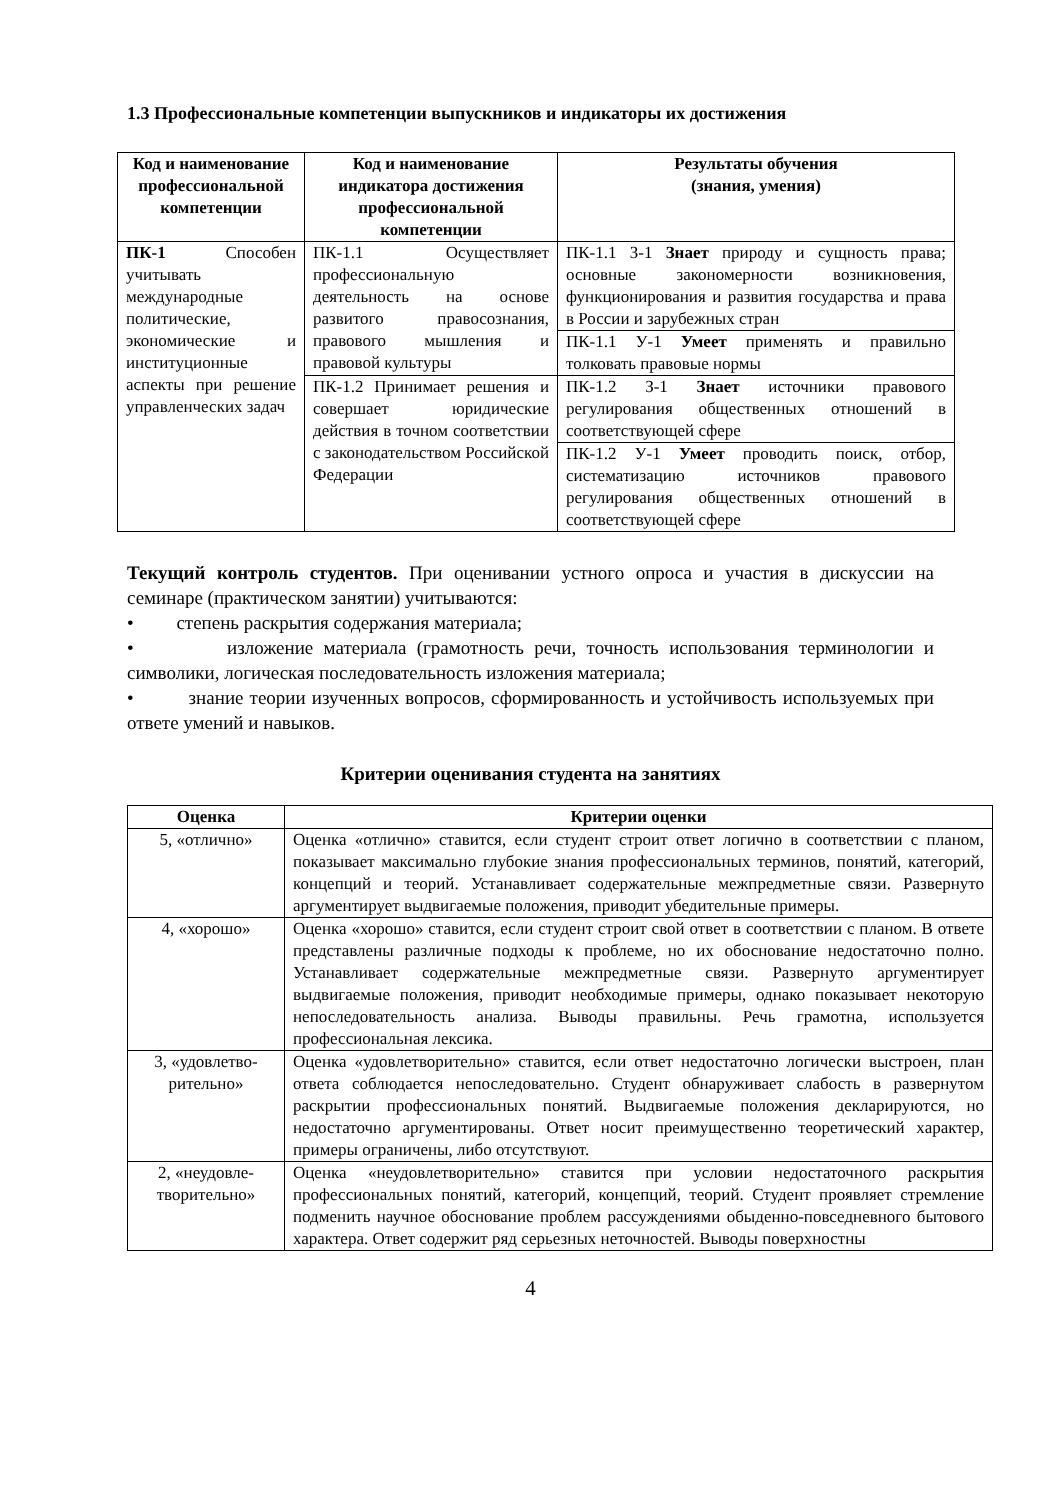1.3 Профессиональные компетенции выпускников и индикаторы их достижения
| Код и наименование профессиональной компетенции | Код и наименование индикатора достижения профессиональной компетенции | Результаты обучения (знания, умения) |
| --- | --- | --- |
| ПК-1 Способен учитывать международные политические, экономические и институционные аспекты при решение управленческих задач | ПК-1.1 Осуществляет профессиональную деятельность на основе развитого правосознания, правового мышления и правовой культуры | ПК-1.1 З-1 Знает природу и сущность права; основные закономерности возникновения, функционирования и развития государства и права в России и зарубежных стран |
| | | ПК-1.1 У-1 Умеет применять и правильно толковать правовые нормы |
| | ПК-1.2 Принимает решения и совершает юридические действия в точном соответствии с законодательством Российской Федерации | ПК-1.2 З-1 Знает источники правового регулирования общественных отношений в соответствующей сфере |
| | | ПК-1.2 У-1 Умеет проводить поиск, отбор, систематизацию источников правового регулирования общественных отношений в соответствующей сфере |
Текущий контроль студентов. При оценивании устного опроса и участия в дискуссии на семинаре (практическом занятии) учитываются:
• степень раскрытия содержания материала;
• изложение материала (грамотность речи, точность использования терминологии и символики, логическая последовательность изложения материала;
• знание теории изученных вопросов, сформированность и устойчивость используемых при ответе умений и навыков.
Критерии оценивания студента на занятиях
| Оценка | Критерии оценки |
| --- | --- |
| 5, «отлично» | Оценка «отлично» ставится, если студент строит ответ логично в соответствии с планом, показывает максимально глубокие знания профессиональных терминов, понятий, категорий, концепций и теорий. Устанавливает содержательные межпредметные связи. Развернуто аргументирует выдвигаемые положения, приводит убедительные примеры. |
| 4, «хорошо» | Оценка «хорошо» ставится, если студент строит свой ответ в соответствии с планом. В ответе представлены различные подходы к проблеме, но их обоснование недостаточно полно. Устанавливает содержательные межпредметные связи. Развернуто аргументирует выдвигаемые положения, приводит необходимые примеры, однако показывает некоторую непоследовательность анализа. Выводы правильны. Речь грамотна, используется профессиональная лексика. |
| 3, «удовлетво- рительно» | Оценка «удовлетворительно» ставится, если ответ недостаточно логически выстроен, план ответа соблюдается непоследовательно. Студент обнаруживает слабость в развернутом раскрытии профессиональных понятий. Выдвигаемые положения декларируются, но недостаточно аргументированы. Ответ носит преимущественно теоретический характер, примеры ограничены, либо отсутствуют. |
| 2, «неудовле- творительно» | Оценка «неудовлетворительно» ставится при условии недостаточного раскрытия профессиональных понятий, категорий, концепций, теорий. Студент проявляет стремление подменить научное обоснование проблем рассуждениями обыденно-повседневного бытового характера. Ответ содержит ряд серьезных неточностей. Выводы поверхностны |
4